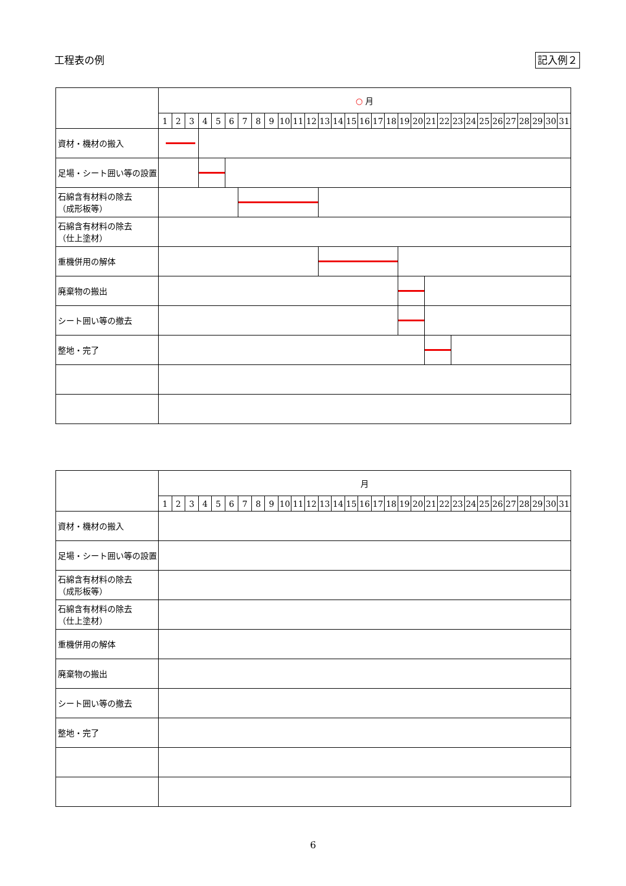工程表の例 記入例２
| | ○ 月 | | | | | | | | | | | | | | | | | | | | | | | | | | | | | | |
| --- | --- | --- | --- | --- | --- | --- | --- | --- | --- | --- | --- | --- | --- | --- | --- | --- | --- | --- | --- | --- | --- | --- | --- | --- | --- | --- | --- | --- | --- | --- | --- |
| | 1 | 2 | 3 | 4 | 5 | 6 | 7 | 8 | 9 | 10 | 11 | 12 | 13 | 14 | 15 | 16 | 17 | 18 | 19 | 20 | 21 | 22 | 23 | 24 | 25 | 26 | 27 | 28 | 29 | 30 | 31 |
| 資材・機材の搬入 | | | | | | | | | | | | | | | | | | | | | | | | | | | | | | | |
| 足場・シート囲い等の設置 | | | | | | | | | | | | | | | | | | | | | | | | | | | | | | | |
| 石綿含有材料の除去 （成形板等） | | | | | | | | | | | | | | | | | | | | | | | | | | | | | | | |
| 石綿含有材料の除去 （仕上塗材） | | | | | | | | | | | | | | | | | | | | | | | | | | | | | | | |
| 重機併用の解体 | | | | | | | | | | | | | | | | | | | | | | | | | | | | | | | |
| 廃棄物の搬出 | | | | | | | | | | | | | | | | | | | | | | | | | | | | | | | |
| シート囲い等の撤去 | | | | | | | | | | | | | | | | | | | | | | | | | | | | | | | |
| 整地・完了 | | | | | | | | | | | | | | | | | | | | | | | | | | | | | | | |
| | 月 | | | | | | | | | | | | | | | | | | | | | | | | | | | | | | |
| --- | --- | --- | --- | --- | --- | --- | --- | --- | --- | --- | --- | --- | --- | --- | --- | --- | --- | --- | --- | --- | --- | --- | --- | --- | --- | --- | --- | --- | --- | --- | --- |
| | 1 | 2 | 3 | 4 | 5 | 6 | 7 | 8 | 9 | 10 | 11 | 12 | 13 | 14 | 15 | 16 | 17 | 18 | 19 | 20 | 21 | 22 | 23 | 24 | 25 | 26 | 27 | 28 | 29 | 30 | 31 |
| 資材・機材の搬入 | | | | | | | | | | | | | | | | | | | | | | | | | | | | | | | |
| 足場・シート囲い等の設置 | | | | | | | | | | | | | | | | | | | | | | | | | | | | | | | |
| 石綿含有材料の除去 （成形板等） | | | | | | | | | | | | | | | | | | | | | | | | | | | | | | | |
| 石綿含有材料の除去 （仕上塗材） | | | | | | | | | | | | | | | | | | | | | | | | | | | | | | | |
| 重機併用の解体 | | | | | | | | | | | | | | | | | | | | | | | | | | | | | | | |
| 廃棄物の搬出 | | | | | | | | | | | | | | | | | | | | | | | | | | | | | | | |
| シート囲い等の撤去 | | | | | | | | | | | | | | | | | | | | | | | | | | | | | | | |
| 整地・完了 | | | | | | | | | | | | | | | | | | | | | | | | | | | | | | | |
6